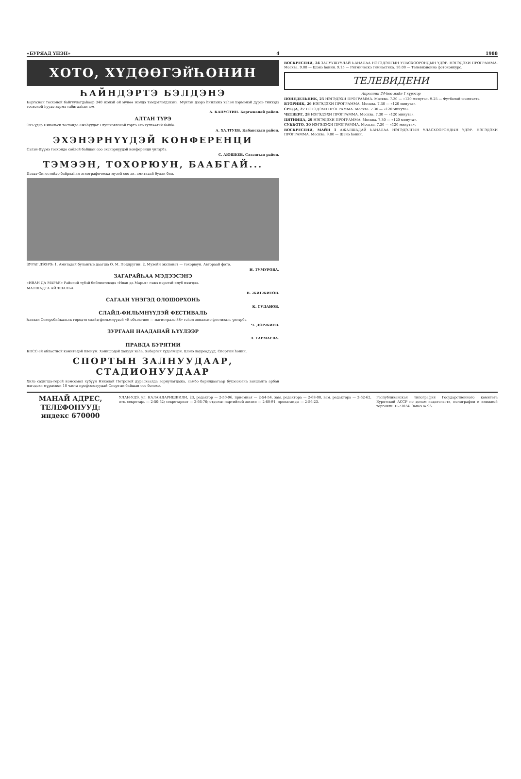«БУРЯАД ҮНЭН» 4 1988
ХОТО, ХҮДӨӨГЭЙ҅ҺОНИН
ҺАЙНДЭРТЭ БЭЛДЭНЭ
Баргажан тосхоной байгуулагдаһаар 340 жэлэй ой мүнөө жэлдэ тэмдэглэгдэхэнь. Мүнгэн дээрэ һиилэжэ хэһэн хэрмэнэй дүрсэ тиихэдэ тосхоной һуудэ хэрмэ табигдаһан юм.
А. КАПУСТИН. Баргажанай район.
АЛТАН ТҮРЭ
Энэ үдэр Никольск тосхондо ажаһуудаг Глушковтоной гэртэ ехэ хулгөөтэй байба.
А. ХАЛТУЕВ. Кабанскын район.
ЭХЭНЭРНҮҮДЭЙ КОНФЕРЕНЦИ
Сэлэн-Дүүмэ тосхондо соёлой байшан соо эхэнэрнүүдэй конференци үнгэрбэ.
С. АЮШЕЕВ. Сэлэнгын район.
ТЭМЭЭН, ТОХОРЮУН, БААБГАЙ...
Дээдэ-Онгостойдо байрлаһан этнографическа музей соо ан, амитадай булан бии.
ЗУРАГ ДЭЭРЭ: 1. Амитадай булангые даагша О. М. Подпругин. 2. Музейн экспонат — тохорюун. Автораай фото.
И. ТУМУРОВА.
ЗАГАРАЙҺАА МЭДЭЭСЭНЭ
«ИВАН ДА МАРЬЯ» Районой түбэй библиотекэдэ «Иван да Марья» гэжэ нэрэтэй клуб нээгдээ.
МАЛШАДТА АЙЛШАЛБА
В. ЖИГЖИТОВ.
САГААН ҮНЭГЭД ОЛОШОРХОНЬ
К. СУДАНОВ.
СЛАЙД-ФИЛЬМНҮҮДЭЙ ФЕСТИВАЛЬ
Һаяхан Северобайкальск городто слайд-фильмнүүдэй «В объективе — магистраль-88» гэһэн зонально фестиваль үнгэрбэ.
Ч. ДОРЖИЕВ.
ЗУРГААН НААДАНАЙ ҺҮҮЛЭЭР
Л. ГАРМАЕВА.
ПРАВДА БУРЯТИИ
КПСС-эй областной комитедэй пленум. Хонишодой халуун хаһа. Хабаргай хүдэлмэри. Шэнэ лауреадууд. Спортын һонин.
СПОРТЫН ЗАЛНУУДААР, СТАДИОНУУДААР
Хилэ сахигша-герой комсомол хүбүүн Николай Петровой дурасхаалда зориулагдажа, самбо барилдаагаар бүхэсоюзна заншалта арбан нэгэдэхи мүрысөөн 10 часта профсоюзуудай Спортын байшан соо болохо.
ВОСКРЕСЕНИ, 24 ЗАЛУУШУУЛАЙ ҺАНАЛАА НЭГЭДЭЛГЫН УЛАСХООРОНДЫН ҮДЭР. НЭГЭДЭХИ ПРОГРАММА. Москва. 9.00 — Шэнэ һонин. 9.15 — Ритмическэ гимнастика. 10.00 — Телевизионно фотоконкурс.
ТЕЛЕВИДЕНИ
Апрелиин 24-һөө майн 1 хүрэтэр
ПОНЕДЕЛЬНИК, 25 НЭГЭДЭХИ ПРОГРАММА. Москва. 7.30 — «120 минута». 9.25 — Футболой шэмнэлтэ.
ВТОРНИК, 26 НЭГЭДЭХИ ПРОГРАММА. Москва. 7.30 — «120 минута».
СРЕДА, 27 НЭГЭДЭХИ ПРОГРАММА. Москва. 7.30 — «120 минута».
ЧЕТВЕРГ, 28 НЭГЭДЭХИ ПРОГРАММА. Москва. 7.30 — «120 минута».
ПЯТНИЦА, 29 НЭГЭДЭХИ ПРОГРАММА. Москва. 7.30 — «120 минута».
СУББОТО, 30 НЭГЭДЭХИ ПРОГРАММА. Москва. 7.30 — «120 минута».
ВОСКРЕСЕНИ, МАЙН 1 АЖАЛШАДАЙ ҺАНАЛАА НЭГЭДЭЛГЫН УЛАСХООРОНДЫН ҮДЭР. НЭГЭДЭХИ ПРОГРАММА. Москва. 9.00 — Шэнэ һонин.
МАНАЙ АДРЕС, ТЕЛЕФОНУУД: индекс 670000
УЛАН-УДЭ, ул. КАЛАНДАРИШВИЛИ, 23, редактор — 2-50-96, приемная — 2-54-54, зам. редактора — 2-68-08, зам. редактора — 2-62-62, отв. секретарь — 2-50-52; секретариат — 2-66-76; отделы: партийной жизни — 2-60-91, пропаганды — 2-56-23.
Республиканская типография Государственного комитета Бурятской АССР по делам издательств, полиграфии и книжной торговли. Н-73034. Заказ № 96.